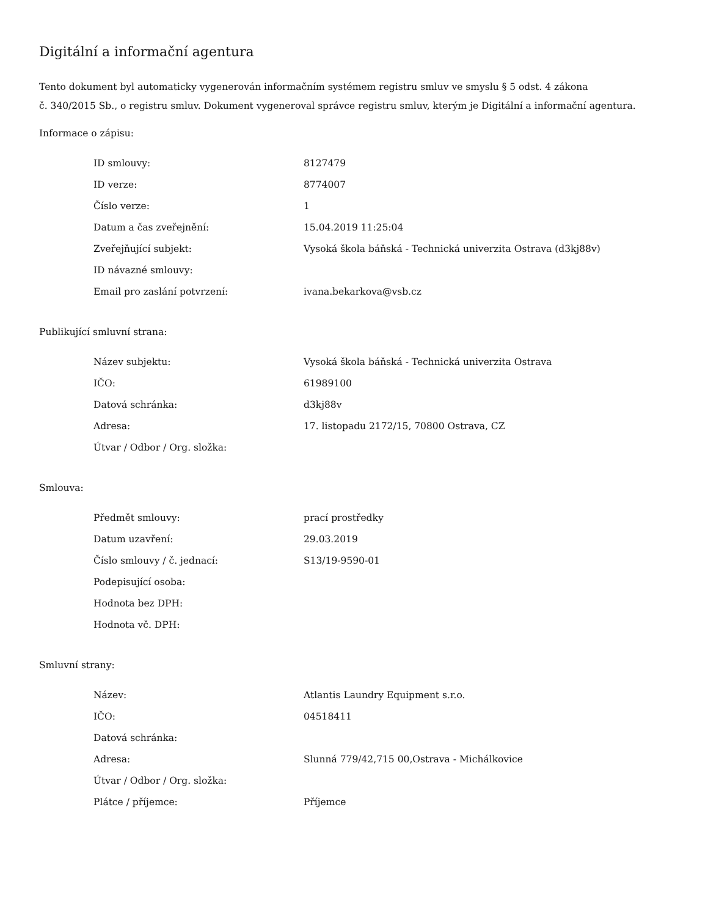Digitální a informační agentura
Tento dokument byl automaticky vygenerován informačním systémem registru smluv ve smyslu § 5 odst. 4 zákona
č. 340/2015 Sb., o registru smluv. Dokument vygeneroval správce registru smluv, kterým je Digitální a informační agentura.
Informace o zápisu:
| ID smlouvy: | 8127479 |
| ID verze: | 8774007 |
| Číslo verze: | 1 |
| Datum a čas zveřejnění: | 15.04.2019 11:25:04 |
| Zveřejňující subjekt: | Vysoká škola báňská - Technická univerzita Ostrava (d3kj88v) |
| ID návazné smlouvy: | |
| Email pro zaslání potvrzení: | ivana.bekarkova@vsb.cz |
Publikující smluvní strana:
| Název subjektu: | Vysoká škola báňská - Technická univerzita Ostrava |
| IČO: | 61989100 |
| Datová schránka: | d3kj88v |
| Adresa: | 17. listopadu 2172/15, 70800 Ostrava, CZ |
| Útvar / Odbor / Org. složka: | |
Smlouva:
| Předmět smlouvy: | prací prostředky |
| Datum uzavření: | 29.03.2019 |
| Číslo smlouvy / č. jednací: | S13/19-9590-01 |
| Podepisující osoba: | |
| Hodnota bez DPH: | |
| Hodnota vč. DPH: | |
Smluvní strany:
| Název: | Atlantis Laundry Equipment s.r.o. |
| IČO: | 04518411 |
| Datová schránka: | |
| Adresa: | Slunná 779/42,715 00,Ostrava - Michálkovice |
| Útvar / Odbor / Org. složka: | |
| Plátce / příjemce: | Příjemce |